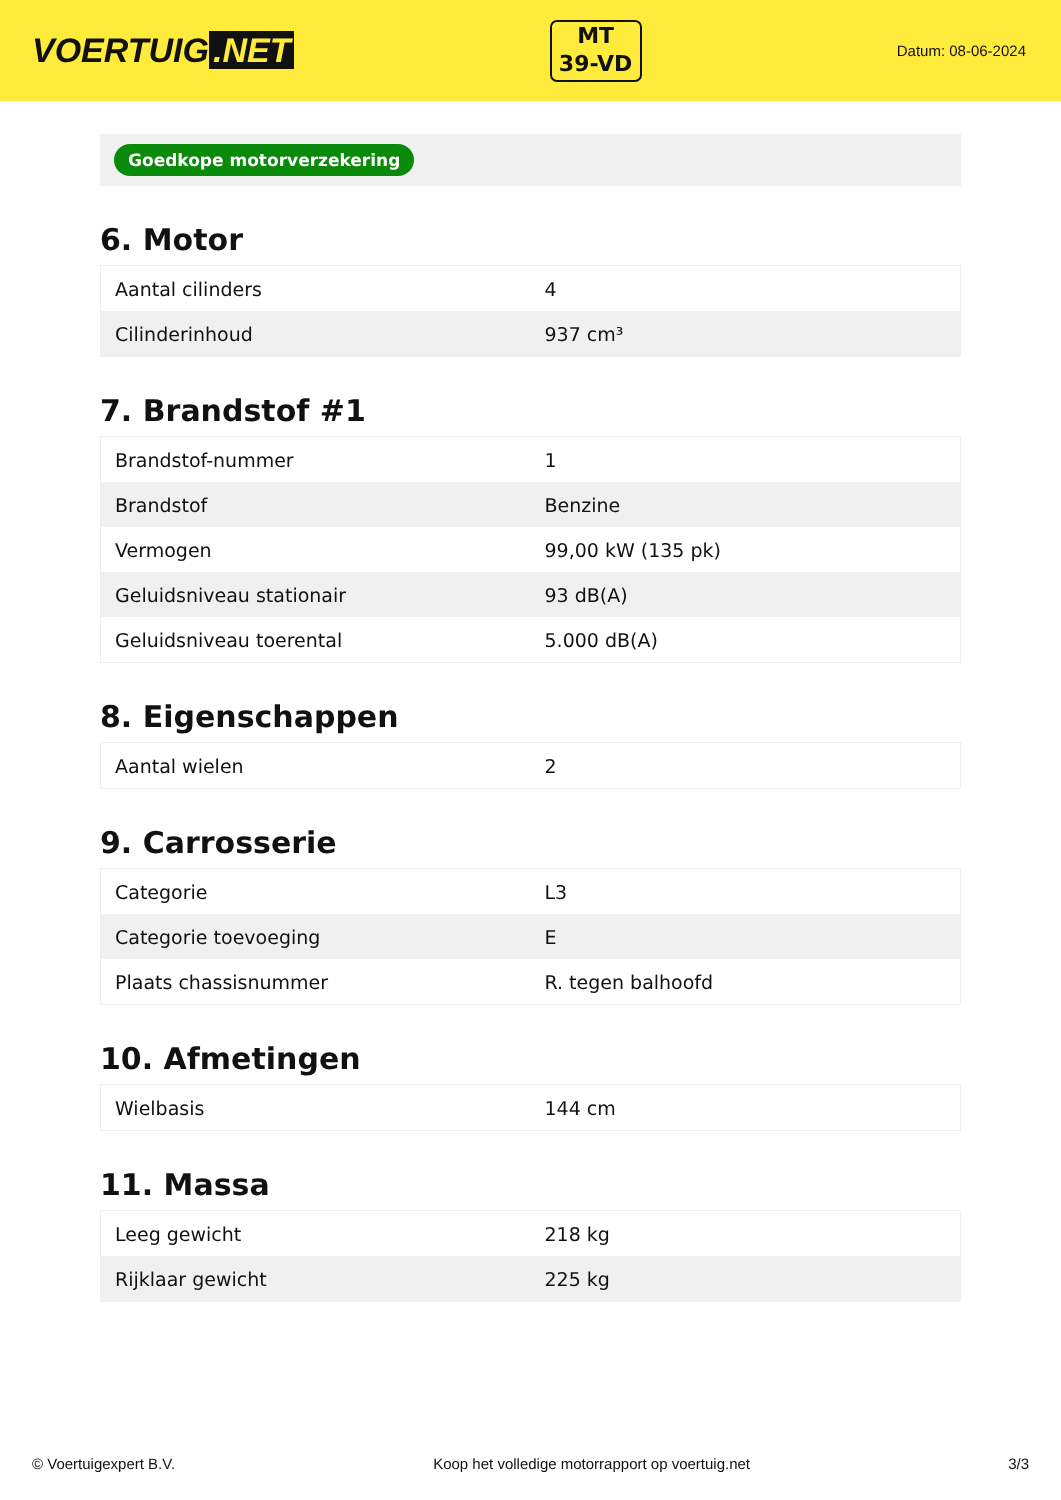VOERTUIG.NET
MT
39-VD
Datum: 08-06-2024
Goedkope motorverzekering
6. Motor
| Aantal cilinders | 4 |
| Cilinderinhoud | 937 cm³ |
7. Brandstof #1
| Brandstof-nummer | 1 |
| Brandstof | Benzine |
| Vermogen | 99,00 kW (135 pk) |
| Geluidsniveau stationair | 93 dB(A) |
| Geluidsniveau toerental | 5.000 dB(A) |
8. Eigenschappen
| Aantal wielen | 2 |
9. Carrosserie
| Categorie | L3 |
| Categorie toevoeging | E |
| Plaats chassisnummer | R. tegen balhoofd |
10. Afmetingen
| Wielbasis | 144 cm |
11. Massa
| Leeg gewicht | 218 kg |
| Rijklaar gewicht | 225 kg |
© Voertuigexpert B.V. Koop het volledige motorrapport op voertuig.net 3/3